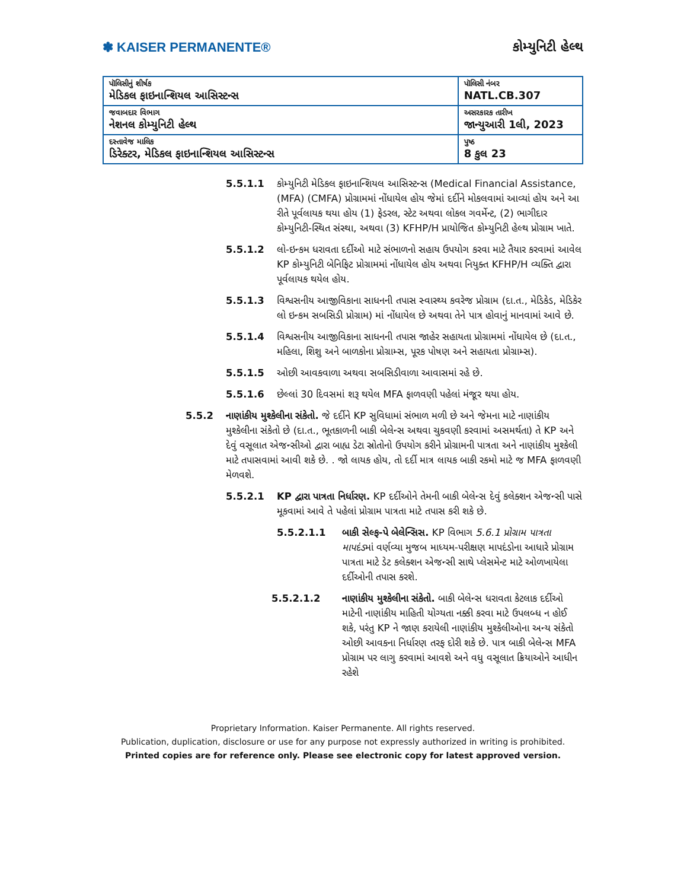✽ KAISER PERMANENTE® કોમ્યુનિટી હેલ્થ
| પૉલિસીનું શીર્ષક મેડિકલ ફાઇનાન્શિયલ આસિસ્ટન્સ | પૉલિસી નંબર NATL.CB.307 |
| જવાબદાર વિભાગ નેશનલ કોમ્યુનિટી હેલ્થ | અસરકારક તારીખ જાન્યુઆરી 1લી, 2023 |
| દસ્તાવેજ માલિક ડિરેક્ટર, મેડિકલ ફાઇનાન્શિયલ આસિસ્ટન્સ | પુષ્ઠ 8 કુલ 23 |
5.5.1.1 કોમ્યુનિટી મેડિકલ ફાઇનાન્શિયલ આસિસ્ટન્સ (Medical Financial Assistance, (MFA) (CMFA) પ્રોગ્રામમાં નોંધાયેલ હોય જેમાં દર્દીને મોકલવામાં આવ્યાં હોય અને આ રીતે પૂર્વલાયક થયા હોય (1) ફેડરલ, સ્ટેટ અથવા લોકલ ગવર્મેન્ટ, (2) ભાગીદાર કોમ્યુનિટી-સ્થિત સંસ્થા, અથવા (3) KFHP/H પ્રાયોજિત કોમ્યુનિટી હેલ્થ પ્રોગ્રામ ખાતે.
5.5.1.2 લો-ઇન્કમ ધરાવતા દર્દીઓ માટે સંભાળનો સહાય ઉપયોગ કરવા માટે તૈયાર કરવામાં આવેલ KP કોમ્યુનિટી બેનિફિટ પ્રોગ્રામમાં નોંધાયેલ હોય અથવા નિયુક્ત KFHP/H વ્યક્તિ દ્વારા પૂર્વલાયક થયેલ હોય.
5.5.1.3 વિશ્વસનીય આજીવિકાના સાધનની તપાસ સ્વાસ્થ્ય કવરેજ પ્રોગ્રામ (દા.ત., મેડિકેડ, મેડિકેર લો ઇન્કમ સબસિડી પ્રોગ્રામ) માં નોંધાયેલ છે અથવા તેને પાત્ર હોવાનું માનવામાં આવે છે.
5.5.1.4 વિશ્વસનીય આજીવિકાના સાધનની તપાસ જાહેર સહાયતા પ્રોગ્રામમાં નોંધાયેલ છે (દા.ત., મહિલા, શિશુ અને બાળકોના પ્રોગ્રામ્સ, પૂરક પોષણ અને સહાયતા પ્રોગ્રામ્સ).
5.5.1.5 ઓછી આવકવાળા અથવા સબસિડીવાળા આવાસમાં રહે છે.
5.5.1.6 છેલ્લાં 30 દિવસમાં શરૂ થયેલ MFA ફાળવણી પહેલાં મંજૂર થયા હોય.
5.5.2 નાણાંકીય મુશ્કેલીના સંકેતો. જે દર્દીને KP સુવિધામાં સંભાળ મળી છે અને જેમના માટે નાણાંકીય મુશ્કેલીના સંકેતો છે (દા.ત., ભૂતકાળની બાકી બેલેન્સ અથવા ચુકવણી કરવામાં અસમર્થતા) તે KP અને દેવું વસૂલાત એજન્સીઓ દ્વારા બાહ્ય ડેટા સ્રોતોનો ઉપયોગ કરીને પ્રોગ્રામની પાત્રતા અને નાણાંકીય મુશ્કેલી માટે તપાસવામાં આવી શકે છે. . જો લાયક હોય, તો દર્દી માત્ર લાયક બાકી રકમો માટે જ MFA ફાળવણી મેળવશે.
5.5.2.1 KP દ્વારા પાત્રતા નિર્ધારણ. KP દર્દીઓને તેમની બાકી બેલેન્સ દેવું કલેક્શન એજન્સી પાસે મૂકવામાં આવે તે પહેલાં પ્રોગ્રામ પાત્રતા માટે તપાસ કરી શકે છે.
5.5.2.1.1 બાકી સેલ્ફ-પે બેલેન્સિસ. KP વિભાગ 5.6.1 પ્રોગ્રામ પાત્રતા માપદંડમાં વર્ણવ્યા મુજબ માધ્યમ-પરીક્ષણ માપદંડોના આધારે પ્રોગ્રામ પાત્રતા માટે ડેટ કલેક્શન એજન્સી સાથે પ્લેસમેન્ટ માટે ઓળખાયેલા દર્દીઓની તપાસ કરશે.
5.5.2.1.2 નાણાંકીય મુશ્કેલીના સંકેતો. બાકી બેલેન્સ ધરાવતા કેટલાક દર્દીઓ માટેની નાણાંકીય માહિતી યોગ્યતા નક્કી કરવા માટે ઉપલબ્ધ ન હોઈ શકે, પરંતુ KP ને જાણ કરાયેલી નાણાંકીય મુશ્કેલીઓના અન્ય સંકેતો ઓછી આવકના નિર્ધારણ તરફ દોરી શકે છે. પાત્ર બાકી બેલેન્સ MFA પ્રોગ્રામ પર લાગુ કરવામાં આવશે અને વધુ વસૂલાત ક્રિયાઓને આધીન રહેશે
Proprietary Information. Kaiser Permanente. All rights reserved.
Publication, duplication, disclosure or use for any purpose not expressly authorized in writing is prohibited.
Printed copies are for reference only. Please see electronic copy for latest approved version.